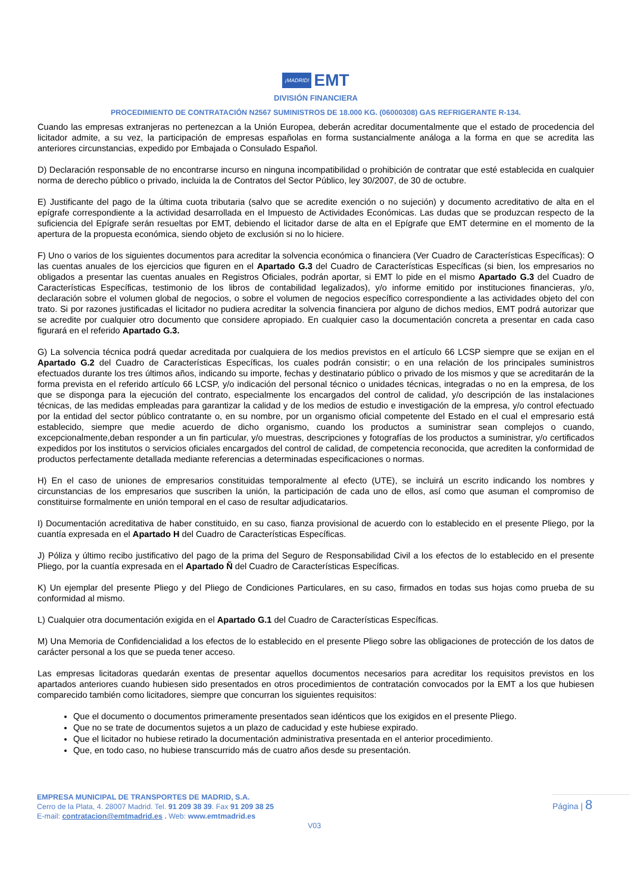¡MADRID! EMT
DIVISIÓN FINANCIERA
PROCEDIMIENTO DE CONTRATACIÓN N2567 SUMINISTROS DE 18.000 KG. (06000308) GAS REFRIGERANTE R-134.
Cuando las empresas extranjeras no pertenezcan a la Unión Europea, deberán acreditar documentalmente que el estado de procedencia del licitador admite, a su vez, la participación de empresas españolas en forma sustancialmente análoga a la forma en que se acredita las anteriores circunstancias, expedido por Embajada o Consulado Español.
D) Declaración responsable de no encontrarse incurso en ninguna incompatibilidad o prohibición de contratar que esté establecida en cualquier norma de derecho público o privado, incluida la de Contratos del Sector Público, ley 30/2007, de 30 de octubre.
E) Justificante del pago de la última cuota tributaria (salvo que se acredite exención o no sujeción) y documento acreditativo de alta en el epígrafe correspondiente a la actividad desarrollada en el Impuesto de Actividades Económicas. Las dudas que se produzcan respecto de la suficiencia del Epígrafe serán resueltas por EMT, debiendo el licitador darse de alta en el Epígrafe que EMT determine en el momento de la apertura de la propuesta económica, siendo objeto de exclusión si no lo hiciere.
F) Uno o varios de los siguientes documentos para acreditar la solvencia económica o financiera (Ver Cuadro de Características Específicas): O las cuentas anuales de los ejercicios que figuren en el Apartado G.3 del Cuadro de Características Específicas (si bien, los empresarios no obligados a presentar las cuentas anuales en Registros Oficiales, podrán aportar, si EMT lo pide en el mismo Apartado G.3 del Cuadro de Características Específicas, testimonio de los libros de contabilidad legalizados), y/o informe emitido por instituciones financieras, y/o, declaración sobre el volumen global de negocios, o sobre el volumen de negocios específico correspondiente a las actividades objeto del con trato. Si por razones justificadas el licitador no pudiera acreditar la solvencia financiera por alguno de dichos medios, EMT podrá autorizar que se acredite por cualquier otro documento que considere apropiado. En cualquier caso la documentación concreta a presentar en cada caso figurará en el referido Apartado G.3.
G) La solvencia técnica podrá quedar acreditada por cualquiera de los medios previstos en el artículo 66 LCSP siempre que se exijan en el Apartado G.2 del Cuadro de Características Específicas, los cuales podrán consistir; o en una relación de los principales suministros efectuados durante los tres últimos años, indicando su importe, fechas y destinatario público o privado de los mismos y que se acreditarán de la forma prevista en el referido artículo 66 LCSP, y/o indicación del personal técnico o unidades técnicas, integradas o no en la empresa, de los que se disponga para la ejecución del contrato, especialmente los encargados del control de calidad, y/o descripción de las instalaciones técnicas, de las medidas empleadas para garantizar la calidad y de los medios de estudio e investigación de la empresa, y/o control efectuado por la entidad del sector público contratante o, en su nombre, por un organismo oficial competente del Estado en el cual el empresario está establecido, siempre que medie acuerdo de dicho organismo, cuando los productos a suministrar sean complejos o cuando, excepcionalmente,deban responder a un fin particular, y/o muestras, descripciones y fotografías de los productos a suministrar, y/o certificados expedidos por los institutos o servicios oficiales encargados del control de calidad, de competencia reconocida, que acrediten la conformidad de productos perfectamente detallada mediante referencias a determinadas especificaciones o normas.
H) En el caso de uniones de empresarios constituidas temporalmente al efecto (UTE), se incluirá un escrito indicando los nombres y circunstancias de los empresarios que suscriben la unión, la participación de cada uno de ellos, así como que asuman el compromiso de constituirse formalmente en unión temporal en el caso de resultar adjudicatarios.
I) Documentación acreditativa de haber constituido, en su caso, fianza provisional de acuerdo con lo establecido en el presente Pliego, por la cuantía expresada en el Apartado H del Cuadro de Características Específicas.
J) Póliza y último recibo justificativo del pago de la prima del Seguro de Responsabilidad Civil a los efectos de lo establecido en el presente Pliego, por la cuantía expresada en el Apartado Ñ del Cuadro de Características Específicas.
K) Un ejemplar del presente Pliego y del Pliego de Condiciones Particulares, en su caso, firmados en todas sus hojas como prueba de su conformidad al mismo.
L) Cualquier otra documentación exigida en el Apartado G.1 del Cuadro de Características Específicas.
M) Una Memoria de Confidencialidad a los efectos de lo establecido en el presente Pliego sobre las obligaciones de protección de los datos de carácter personal a los que se pueda tener acceso.
Las empresas licitadoras quedarán exentas de presentar aquellos documentos necesarios para acreditar los requisitos previstos en los apartados anteriores cuando hubiesen sido presentados en otros procedimientos de contratación convocados por la EMT a los que hubiesen comparecido también como licitadores, siempre que concurran los siguientes requisitos:
Que el documento o documentos primeramente presentados sean idénticos que los exigidos en el presente Pliego.
Que no se trate de documentos sujetos a un plazo de caducidad y este hubiese expirado.
Que el licitador no hubiese retirado la documentación administrativa presentada en el anterior procedimiento.
Que, en todo caso, no hubiese transcurrido más de cuatro años desde su presentación.
EMPRESA MUNICIPAL DE TRANSPORTES DE MADRID, S.A.
Cerro de la Plata, 4. 28007 Madrid. Tel. 91 209 38 39. Fax 91 209 38 25
E-mail: contratacion@emtmadrid.es . Web: www.emtmadrid.es
Página | 8
V03